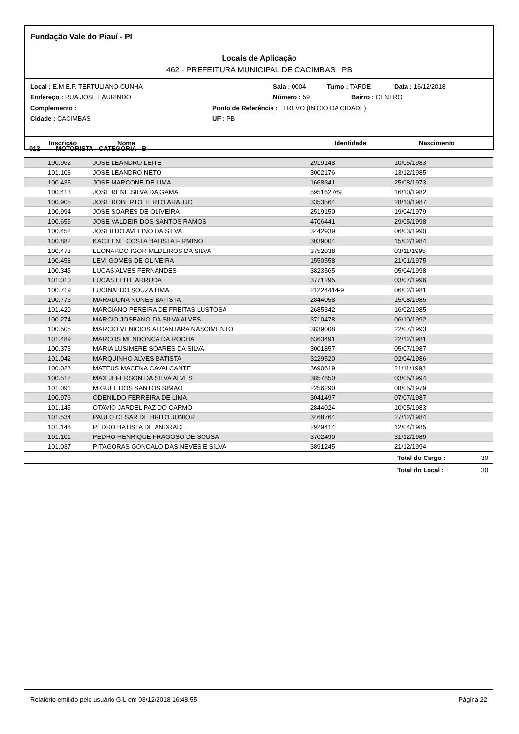Fundação Vale do Piauí - PI
Locais de Aplicação
462 - PREFEITURA MUNICIPAL DE CACIMBAS PB
Local : E.M.E.F. TERTULIANO CUNHA Sala : 0004 Turno : TARDE Data : 16/12/2018
Endereço : RUA JOSÉ LAURINDO Número : 59 Bairro : CENTRO
Complemento : Ponto de Referência : TREVO (INÍCIO DA CIDADE)
Cidade : CACIMBAS UF : PB
Inscrição Nome Identidade Nascimento
012 MOTORISTA - CATEGORIA - B
| 100.962 | JOSE LEANDRO LEITE | 2919148 | 10/05/1983 | |
| 101.103 | JOSE LEANDRO NETO | 3002176 | 13/12/1985 | |
| 100.435 | JOSE MARCONE DE LIMA | 1668341 | 25/08/1973 | |
| 100.413 | JOSE RENE SILVA DA GAMA | 595162769 | 16/10/1982 | |
| 100.905 | JOSE ROBERTO TERTO ARAUJO | 3353564 | 28/10/1987 | |
| 100.994 | JOSE SOARES DE OLIVEIRA | 2519150 | 19/04/1979 | |
| 100.655 | JOSE VALDEIR DOS SANTOS RAMOS | 4706441 | 29/05/1998 | |
| 100.452 | JOSEILDO AVELINO DA SILVA | 3442939 | 06/03/1990 | |
| 100.882 | KACILENE COSTA BATISTA FIRMINO | 3039004 | 15/02/1984 | |
| 100.473 | LEONARDO IGOR MEDEIROS DA SILVA | 3752038 | 03/11/1995 | |
| 100.458 | LEVI GOMES DE OLIVEIRA | 1550558 | 21/01/1975 | |
| 100.345 | LUCAS ALVES FERNANDES | 3823565 | 05/04/1998 | |
| 101.010 | LUCAS LEITE ARRUDA | 3771295 | 03/07/1996 | |
| 100.719 | LUCINALDO SOUZA LIMA | 21224414-9 | 06/02/1981 | |
| 100.773 | MARADONA NUNES BATISTA | 2844058 | 15/08/1985 | |
| 101.420 | MARCIANO PEREIRA DE FREITAS LUSTOSA | 2685342 | 16/02/1985 | |
| 100.274 | MARCIO JOSEANO DA SILVA ALVES | 3710478 | 06/10/1992 | |
| 100.505 | MARCIO VENICIOS ALCANTARA NASCIMENTO | 3839008 | 22/07/1993 | |
| 101.489 | MARCOS MENDONCA DA ROCHA | 6363491 | 22/12/1981 | |
| 100.373 | MARIA LUSIMERE SOARES DA SILVA | 3001857 | 05/07/1987 | |
| 101.042 | MARQUINHO ALVES BATISTA | 3229520 | 02/04/1986 | |
| 100.023 | MATEUS MACENA CAVALCANTE | 3690619 | 21/11/1993 | |
| 100.512 | MAX JEFERSON DA SILVA ALVES | 3857850 | 03/05/1994 | |
| 101.091 | MIGUEL DOS SANTOS SIMAO | 2256290 | 08/05/1979 | |
| 100.976 | ODENILDO FERREIRA DE LIMA | 3041497 | 07/07/1987 | |
| 101.145 | OTAVIO JARDEL PAZ DO CARMO | 2844024 | 10/05/1983 | |
| 101.534 | PAULO CESAR DE BRITO JUNIOR | 3468764 | 27/12/1984 | |
| 101.148 | PEDRO BATISTA DE ANDRADE | 2929414 | 12/04/1985 | |
| 101.101 | PEDRO HENRIQUE FRAGOSO DE SOUSA | 3702490 | 31/12/1989 | |
| 101.037 | PITAGORAS GONCALO DAS NEVES E SILVA | 3891245 | 21/12/1994 | |
| | | | Total do Cargo : | 30 |
| | | | Total do Local : | 30 |
Relatório emitido pelo usuário GIL em 03/12/2018 16:48:55 Página 22